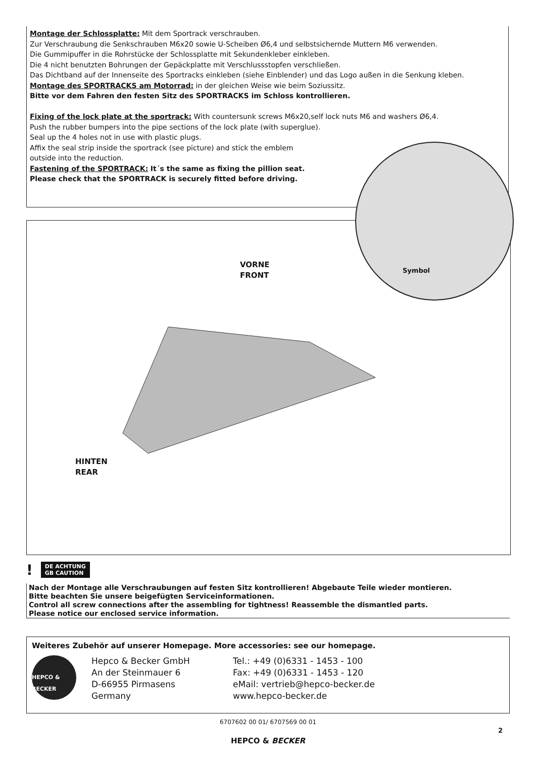Montage der Schlossplatte: Mit dem Sportrack verschrauben.
Zur Verschraubung die Senkschrauben M6x20 sowie U-Scheiben Ø6,4 und selbstsichernde Muttern M6 verwenden.
Die Gummipuffer in die Rohrstücke der Schlossplatte mit Sekundenkleber einkleben.
Die 4 nicht benutzten Bohrungen der Gepäckplatte mit Verschlussstopfen verschließen.
Das Dichtband auf der Innenseite des Sportracks einkleben (siehe Einblender) und das Logo außen in die Senkung kleben.
Montage des SPORTRACKS am Motorrad: in der gleichen Weise wie beim Soziussitz.
Bitte vor dem Fahren den festen Sitz des SPORTRACKS im Schloss kontrollieren.
Fixing of the lock plate at the sportrack: With countersunk screws M6x20,self lock nuts M6 and washers Ø6,4.
Push the rubber bumpers into the pipe sections of the lock plate (with superglue).
Seal up the 4 holes not in use with plastic plugs.
Affix the seal strip inside the sportrack (see picture) and stick the emblem
outside into the reduction.
Fastening of the SPORTRACK: It´s the same as fixing the pillion seat.
Please check that the SPORTRACK is securely fitted before driving.
VORNE
FRONT
HINTEN
REAR
Symbol
! DE ACHTUNG
GB CAUTION
Nach der Montage alle Verschraubungen auf festen Sitz kontrollieren! Abgebaute Teile wieder montieren.
Bitte beachten Sie unsere beigefügten Serviceinformationen.
Control all screw connections after the assembling for tightness! Reassemble the dismantled parts.
Please notice our enclosed service information.
Weiteres Zubehör auf unserer Homepage. More accessories: see our homepage.
HEPCO & BECKER
Hepco & Becker GmbH
An der Steinmauer 6
D-66955 Pirmasens
Germany
Tel.: +49 (0)6331 - 1453 - 100
Fax: +49 (0)6331 - 1453 - 120
eMail: vertrieb@hepco-becker.de
www.hepco-becker.de
6707602 00 01/ 6707569 00 01
2
HEPCO & BECKER